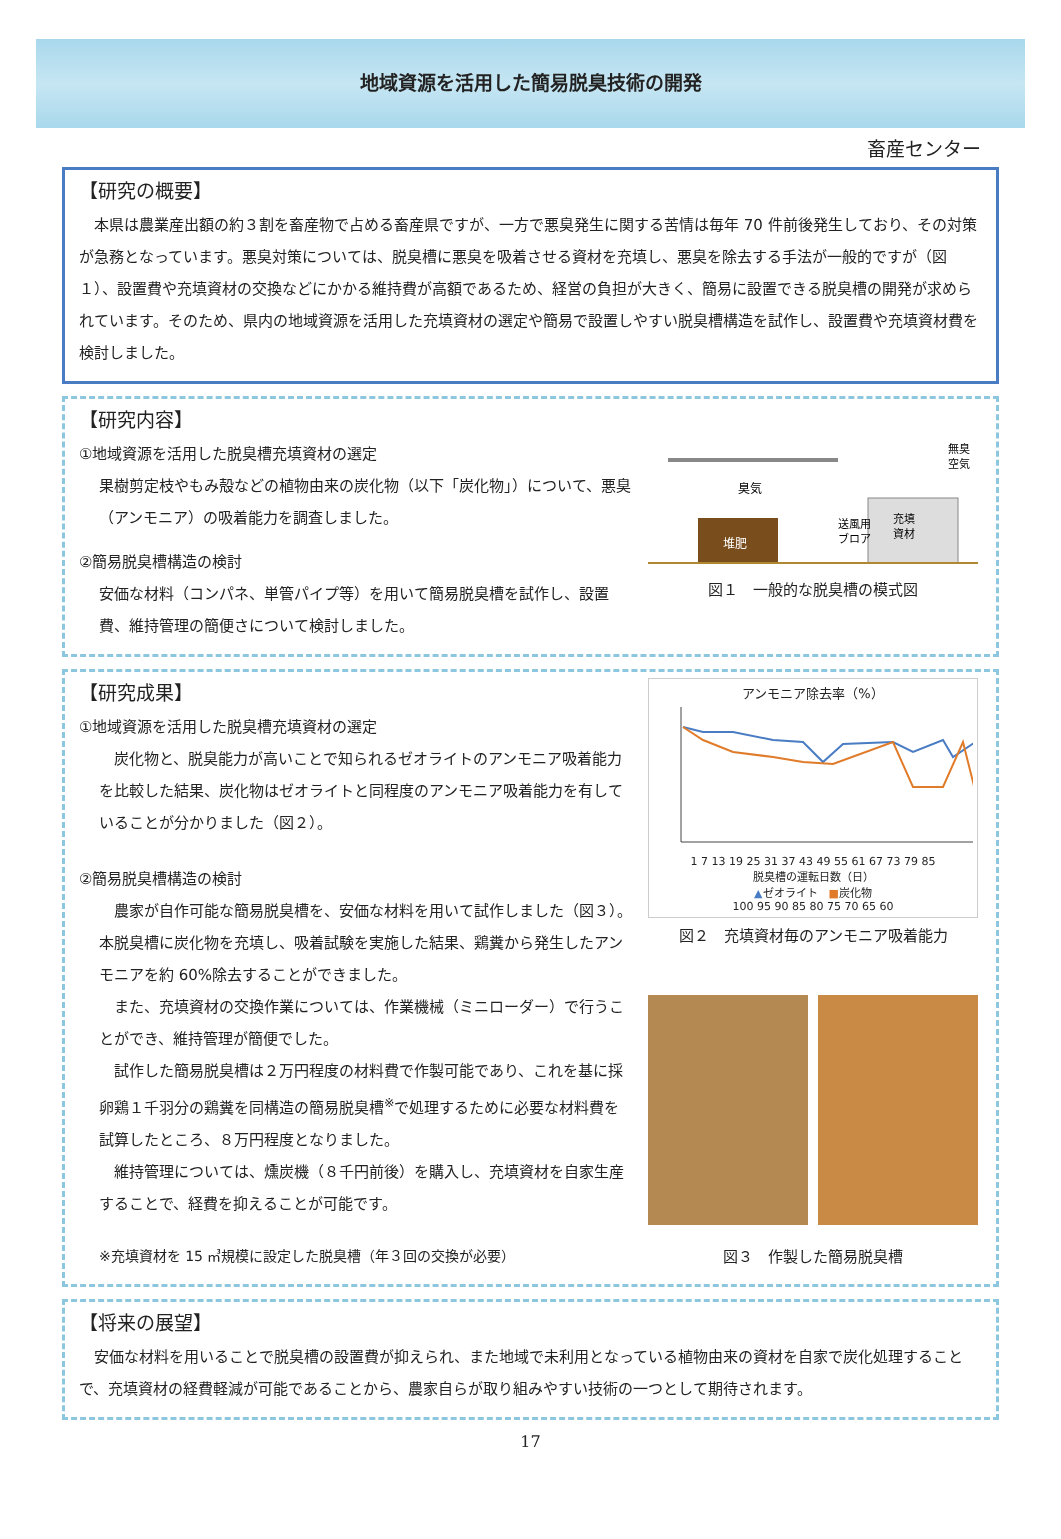地域資源を活用した簡易脱臭技術の開発
畜産センター
【研究の概要】
　本県は農業産出額の約３割を畜産物で占める畜産県ですが、一方で悪臭発生に関する苦情は毎年 70 件前後発生しており、その対策が急務となっています。悪臭対策については、脱臭槽に悪臭を吸着させる資材を充填し、悪臭を除去する手法が一般的ですが（図１）、設置費や充填資材の交換などにかかる維持費が高額であるため、経営の負担が大きく、簡易に設置できる脱臭槽の開発が求められています。そのため、県内の地域資源を活用した充填資材の選定や簡易で設置しやすい脱臭槽構造を試作し、設置費や充填資材費を検討しました。
【研究内容】
①地域資源を活用した脱臭槽充填資材の選定
果樹剪定枝やもみ殻などの植物由来の炭化物（以下「炭化物」）について、悪臭（アンモニア）の吸着能力を調査しました。
②簡易脱臭槽構造の検討
安価な材料（コンパネ、単管パイプ等）を用いて簡易脱臭槽を試作し、設置費、維持管理の簡便さについて検討しました。
臭気
堆肥
送風用
ブロア
充填
資材
無臭
空気
図１　一般的な脱臭槽の模式図
【研究成果】
①地域資源を活用した脱臭槽充填資材の選定
　炭化物と、脱臭能力が高いことで知られるゼオライトのアンモニア吸着能力を比較した結果、炭化物はゼオライトと同程度のアンモニア吸着能力を有していることが分かりました（図２）。
②簡易脱臭槽構造の検討
　農家が自作可能な簡易脱臭槽を、安価な材料を用いて試作しました（図３）。本脱臭槽に炭化物を充填し、吸着試験を実施した結果、鶏糞から発生したアンモニアを約 60%除去することができました。
　また、充填資材の交換作業については、作業機械（ミニローダー）で行うことができ、維持管理が簡便でした。
　試作した簡易脱臭槽は２万円程度の材料費で作製可能であり、これを基に採卵鶏１千羽分の鶏糞を同構造の簡易脱臭槽<sup>※</sup>で処理するために必要な材料費を試算したところ、８万円程度となりました。
　維持管理については、燻炭機（８千円前後）を購入し、充填資材を自家生産することで、経費を抑えることが可能です。
※充填資材を 15 ㎥規模に設定した脱臭槽（年３回の交換が必要）
アンモニア除去率（%）
1 7 13 19 25 31 37 43 49 55 61 67 73 79 85
脱臭槽の運転日数（日）
▲ゼオライト　■炭化物
100 95 90 85 80 75 70 65 60
図２　充填資材毎のアンモニア吸着能力
図３　作製した簡易脱臭槽
【将来の展望】
　安価な材料を用いることで脱臭槽の設置費が抑えられ、また地域で未利用となっている植物由来の資材を自家で炭化処理することで、充填資材の経費軽減が可能であることから、農家自らが取り組みやすい技術の一つとして期待されます。
17